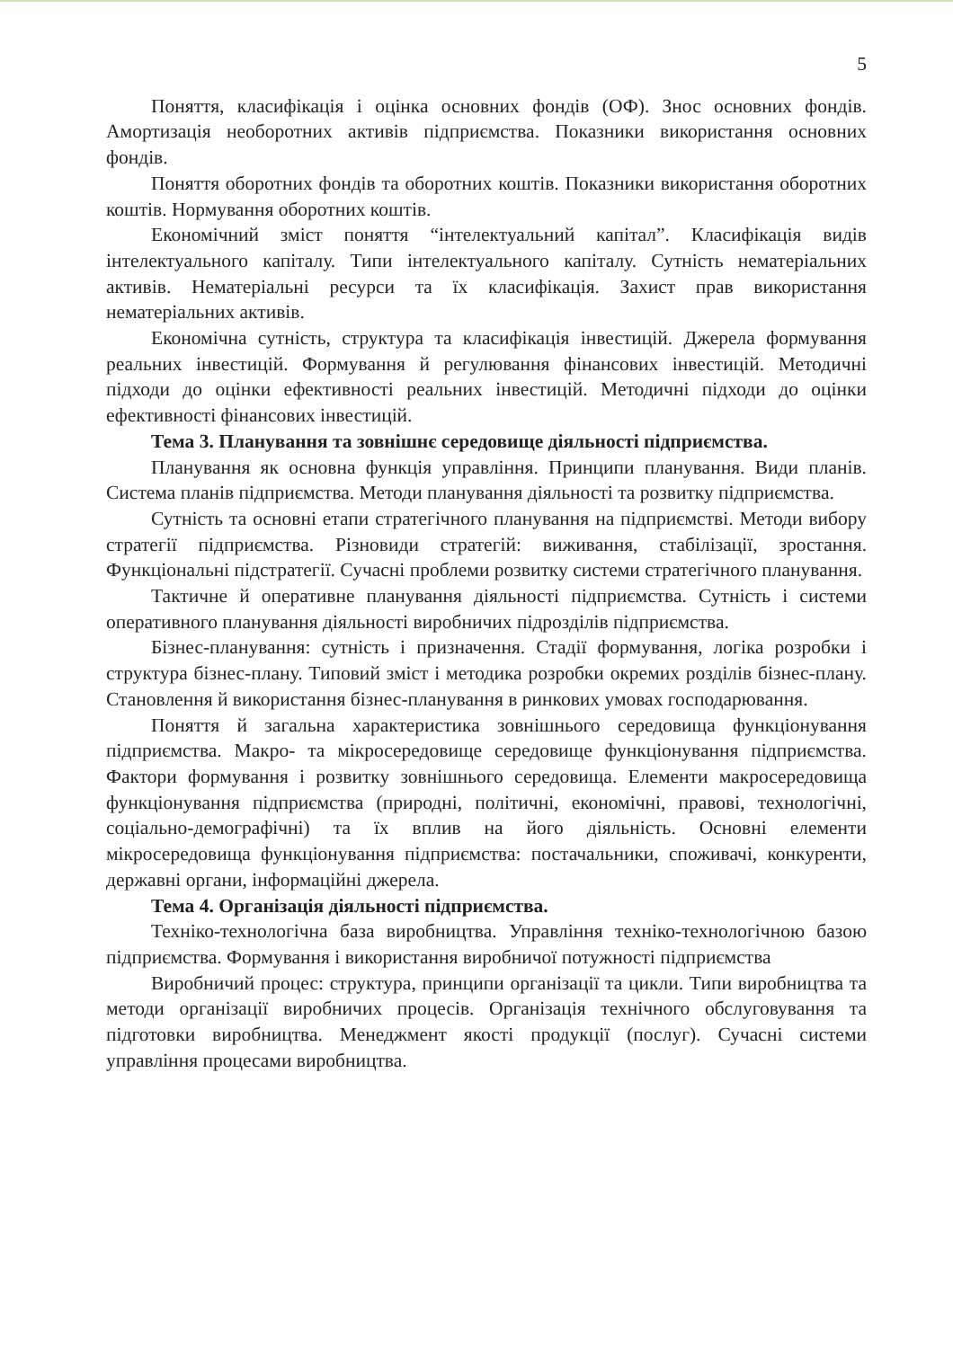5
Поняття, класифікація і оцінка основних фондів (ОФ). Знос основних фондів. Амортизація необоротних активів підприємства. Показники використання основних фондів.
Поняття оборотних фондів та оборотних коштів. Показники використання оборотних коштів. Нормування оборотних коштів.
Економічний зміст поняття “інтелектуальний капітал”. Класифікація видів інтелектуального капіталу. Типи інтелектуального капіталу. Сутність нематеріальних активів. Нематеріальні ресурси та їх класифікація. Захист прав використання нематеріальних активів.
Економічна сутність, структура та класифікація інвестицій. Джерела формування реальних інвестицій. Формування й регулювання фінансових інвестицій. Методичні підходи до оцінки ефективності реальних інвестицій. Методичні підходи до оцінки ефективності фінансових інвестицій.
Тема 3. Планування та зовнішнє середовище діяльності підприємства.
Планування як основна функція управління. Принципи планування. Види планів. Система планів підприємства. Методи планування діяльності та розвитку підприємства.
Сутність та основні етапи стратегічного планування на підприємстві. Методи вибору стратегії підприємства. Різновиди стратегій: виживання, стабілізації, зростання. Функціональні підстратегії. Сучасні проблеми розвитку системи стратегічного планування.
Тактичне й оперативне планування діяльності підприємства. Сутність і системи оперативного планування діяльності виробничих підрозділів підприємства.
Бізнес-планування: сутність і призначення. Стадії формування, логіка розробки і структура бізнес-плану. Типовий зміст і методика розробки окремих розділів бізнес-плану. Становлення й використання бізнес-планування в ринкових умовах господарювання.
Поняття й загальна характеристика зовнішнього середовища функціонування підприємства. Макро- та мікросередовище середовище функціонування підприємства. Фактори формування і розвитку зовнішнього середовища. Елементи макросередовища функціонування підприємства (природні, політичні, економічні, правові, технологічні, соціально-демографічні) та їх вплив на його діяльність. Основні елементи мікросередовища функціонування підприємства: постачальники, споживачі, конкуренти, державні органи, інформаційні джерела.
Тема 4. Організація діяльності підприємства.
Техніко-технологічна база виробництва. Управління техніко-технологічною базою підприємства. Формування і використання виробничої потужності підприємства
Виробничий процес: структура, принципи організації та цикли. Типи виробництва та методи організації виробничих процесів. Організація технічного обслуговування та підготовки виробництва. Менеджмент якості продукції (послуг). Сучасні системи управління процесами виробництва.